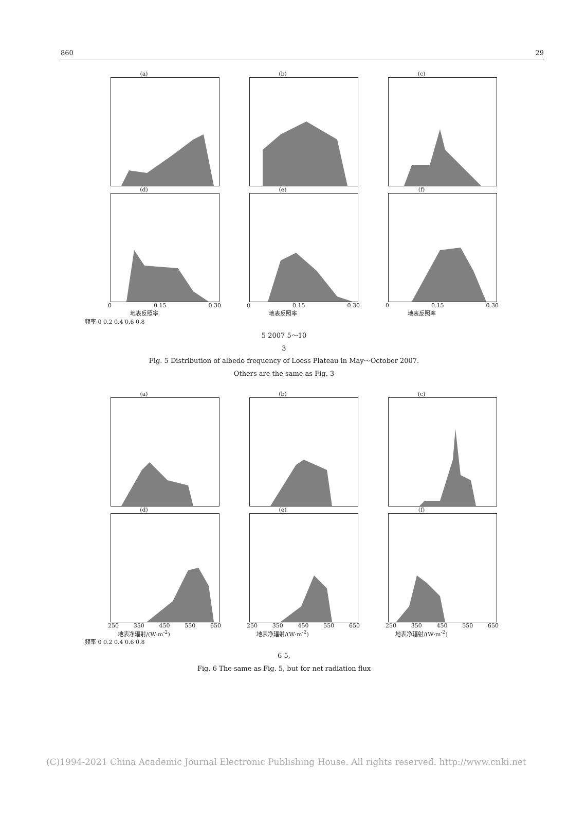860 29
(a) (b) (c)
(d) (e) (f)
0 0.15 0.30
地表反照率
0 0.15 0.30
地表反照率
0 0.15 0.30
地表反照率
频率 0 0.2 0.4 0.6 0.8
5 2007 5～10
3
Fig. 5 Distribution of albedo frequency of Loess Plateau in May～October 2007.
Others are the same as Fig. 3
(a) (b) (c)
(d) (e) (f)
250 350 450 550 650
地表净辐射/(W·m<sup>-2</sup>)
250 350 450 550 650
地表净辐射/(W·m<sup>-2</sup>)
250 350 450 550 650
地表净辐射/(W·m<sup>-2</sup>)
频率 0 0.2 0.4 0.6 0.8
6 5,
Fig. 6 The same as Fig. 5, but for net radiation flux
(C)1994-2021 China Academic Journal Electronic Publishing House. All rights reserved. http://www.cnki.net